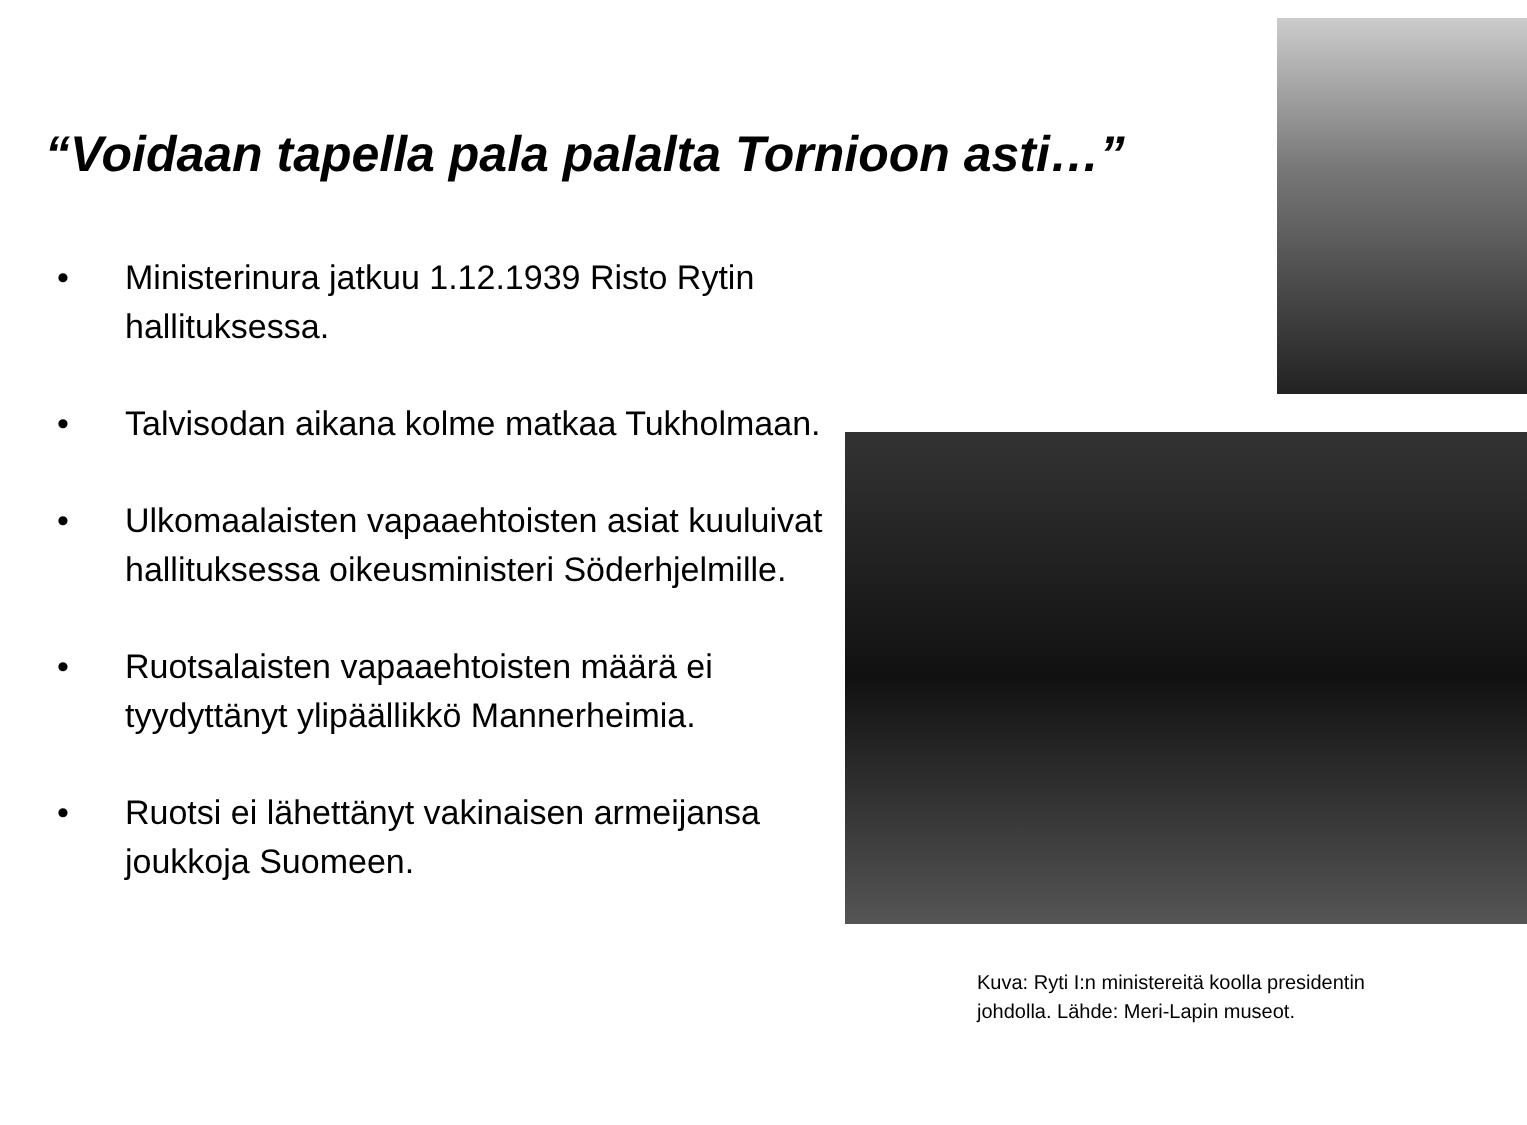“Voidaan tapella pala palalta Tornioon asti…”
• Ministerinura jatkuu 1.12.1939 Risto Rytin hallituksessa.
• Talvisodan aikana kolme matkaa Tukholmaan.
• Ulkomaalaisten vapaaehtoisten asiat kuuluivat hallituksessa oikeusministeri Söderhjelmille.
• Ruotsalaisten vapaaehtoisten määrä ei tyydyttänyt ylipäällikkö Mannerheimia.
• Ruotsi ei lähettänyt vakinaisen armeijansa joukkoja Suomeen.
Kuva: Ryti I:n ministereitä koolla presidentin
johdolla. Lähde: Meri-Lapin museot.